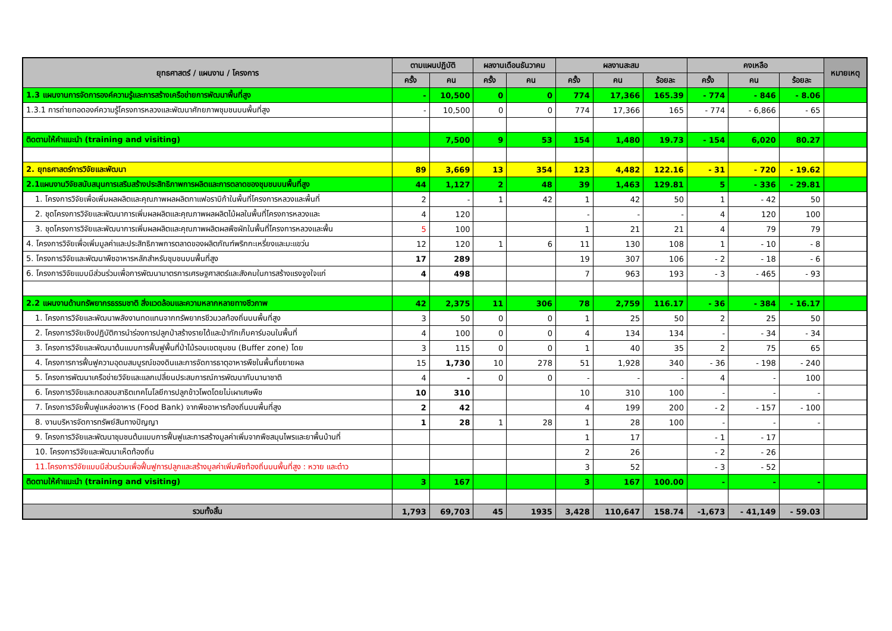| ยุทธศาสตร์ / แผนงาน / โครงการ | ตามแผนปฏิบัติ | | ผลงานเดือนธันวาคม | | ผลงานสะสม | | | คงเหลือ | | | หมายเหตุ |
| --- | --- | --- | --- | --- | --- | --- | --- | --- | --- | --- | --- |
| | ครั้ง | คน | ครั้ง | คน | ครั้ง | คน | ร้อยละ | ครั้ง | คน | ร้อยละ | |
| 1.3 แผนงานการจัดการองค์ความรู้และการสร้างเครือข่ายการพัฒนาพื้นที่สูง | - | 10,500 | 0 | 0 | 774 | 17,366 | 165.39 | - 774 | - 846 | - 8.06 | |
| 1.3.1 การถ่ายทอดองค์ความรู้โครงการหลวงและพัฒนาศักยภาพชุมชนบนพื้นที่สูง | - | 10,500 | 0 | 0 | 774 | 17,366 | 165 | - 774 | - 6,866 | - 65 | |
| ติดตามให้คำแนะนำ (training and visiting) | | 7,500 | 9 | 53 | 154 | 1,480 | 19.73 | - 154 | 6,020 | 80.27 | |
| 2. ยุทธศาสตร์การวิจัยและพัฒนา | 89 | 3,669 | 13 | 354 | 123 | 4,482 | 122.16 | - 31 | - 720 | - 19.62 | |
| 2.1แผนงานวิจัยสนับสนุนการเสริมสร้างประสิทธิภาพการผลิตและการตลาดของชุมชนบนพื้นที่สูง | 44 | 1,127 | 2 | 48 | 39 | 1,463 | 129.81 | 5 | - 336 | - 29.81 | |
| 1. โครงการวิจัยเพื่อเพิ่มผลผลิตและคุณภาพผลผลิตกาแฟอราบิก้าในพื้นที่โครงการหลวงและพื้นที่ | 2 | - | 1 | 42 | 1 | 42 | 50 | 1 | - 42 | 50 | |
| 2. ชุดโครงการวิจัยและพัฒนาการเพิ่มผลผลิตและคุณภาพผลผลิตไม้ผลในพื้นที่โครงการหลวงและ | 4 | 120 | | | - | - | - | 4 | 120 | 100 | |
| 3. ชุดโครงการวิจัยและพัฒนาการเพิ่มผลผลิตและคุณภาพผลิตผลพืชผักในพื้นที่โครงการหลวงและพื้น | 5 | 100 | | | 1 | 21 | 21 | 4 | 79 | 79 | |
| 4. โครงการวิจัยเพื่อเพิ่มมูลค่าและประสิทธิภาพการตลาดของผลิตภัณฑ์พริกกะเหรี่ยงและมะแขว่น | 12 | 120 | 1 | 6 | 11 | 130 | 108 | 1 | - 10 | - 8 | |
| 5. โครงการวิจัยและพัฒนาพืชอาหารหลักสำหรับชุมชนบนพื้นที่สูง | 17 | 289 | | | 19 | 307 | 106 | - 2 | - 18 | - 6 | |
| 6. โครงการวิจัยแบบมีส่วนร่วมเพื่อการพัฒนามาตรการเศรษฐศาสตร์และสังคมในการสร้างแรงจูงใจแก่ | 4 | 498 | | | 7 | 963 | 193 | - 3 | - 465 | - 93 | |
| 2.2 แผนงานด้านทรัพยากรธรรมชาติ สิ่งแวดล้อมและความหลากหลายทางชีวภาพ | 42 | 2,375 | 11 | 306 | 78 | 2,759 | 116.17 | - 36 | - 384 | - 16.17 | |
| 1. โครงการวิจัยและพัฒนาพลังงานทดแทนจากทรัพยากรชีวมวลท้องถิ่นบนพื้นที่สูง | 3 | 50 | 0 | 0 | 1 | 25 | 50 | 2 | 25 | 50 | |
| 2. โครงการวิจัยเชิงปฏิบัติการนำร่องการปลูกป่าสร้างรายได้และป่ากักเก็บคาร์บอนในพื้นที่ | 4 | 100 | 0 | 0 | 4 | 134 | 134 | - | - 34 | - 34 | |
| 3. โครงการวิจัยและพัฒนาต้นแบบการฟื้นฟูพื้นที่ป่าไม้รอบเขตชุมชน (Buffer zone) โดย | 3 | 115 | 0 | 0 | 1 | 40 | 35 | 2 | 75 | 65 | |
| 4. โครงการการฟื้นฟูความอุดมสมบูรณ์ของดินและการจัดการธาตุอาหารพืชในพื้นที่ขยายผล | 15 | 1,730 | 10 | 278 | 51 | 1,928 | 340 | - 36 | - 198 | - 240 | |
| 5. โครงการพัฒนาเครือข่ายวิจัยและแลกเปลี่ยนประสบการณ์การพัฒนากับนานาชาติ | 4 | - | 0 | 0 | - | - | - | 4 | - | 100 | |
| 6. โครงการวิจัยและทดสอบสาธิตเทคโนโลยีการปลูกข้าวโพดโดยไม่เผาเศษพืช | 10 | 310 | | | 10 | 310 | 100 | - | - | - | |
| 7. โครงการวิจัยฟื้นฟูแหล่งอาหาร (Food Bank) จากพืชอาหารท้องถิ่นบนพื้นที่สูง | 2 | 42 | | | 4 | 199 | 200 | - 2 | - 157 | - 100 | |
| 8. งานบริหารจัดการทรัพย์สินทางปัญญา | 1 | 28 | 1 | 28 | 1 | 28 | 100 | - | - | - | |
| 9. โครงการวิจัยและพัฒนาชุมชนต้นแบบการฟื้นฟูและการสร้างมูลค่าเพิ่มจากพืชสมุนไพรและยาพื้นบ้านที่ | | | | | 1 | 17 | | - 1 | - 17 | | |
| 10. โครงการวิจัยและพัฒนาเห็ดท้องถิ่น | | | | | 2 | 26 | | - 2 | - 26 | | |
| 11.โครงการวิจัยแบบมีส่วนร่วมเพื่อฟื้นฟูการปลูกและสร้างมูลค่าเพิ่มพืชท้องถิ่นบนพื้นที่สูง : หวาย และต๋าว | | | | | 3 | 52 | | - 3 | - 52 | | |
| ติดตามให้คำแนะนำ (training and visiting) | 3 | 167 | | | 3 | 167 | 100.00 | - | - | - | |
| รวมทั้งสิ้น | 1,793 | 69,703 | 45 | 1935 | 3,428 | 110,647 | 158.74 | -1,673 | - 41,149 | - 59.03 | |